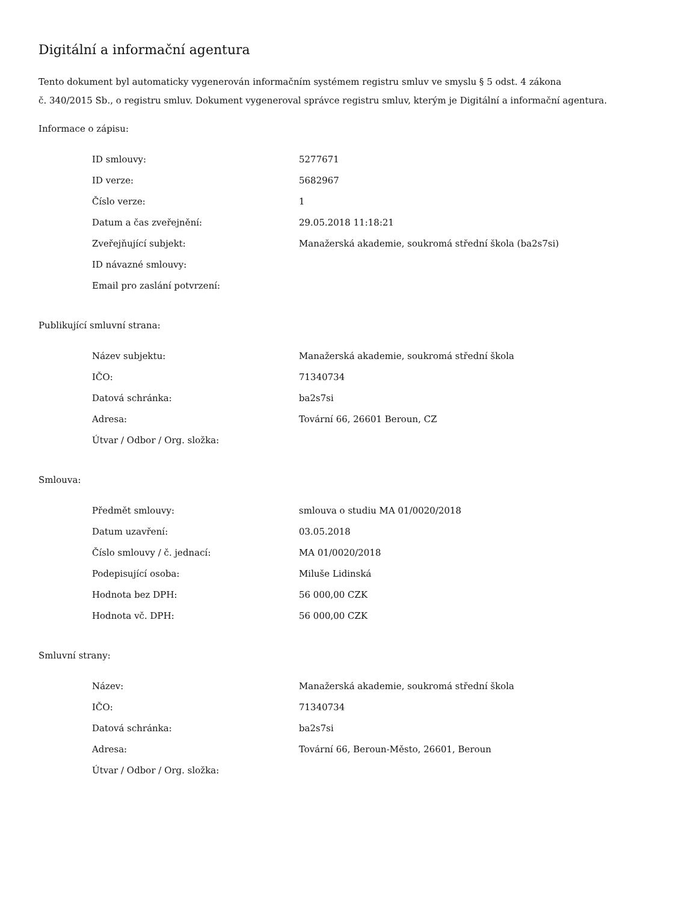Digitální a informační agentura
Tento dokument byl automaticky vygenerován informačním systémem registru smluv ve smyslu § 5 odst. 4 zákona
č. 340/2015 Sb., o registru smluv. Dokument vygeneroval správce registru smluv, kterým je Digitální a informační agentura.
Informace o zápisu:
| ID smlouvy: | 5277671 |
| ID verze: | 5682967 |
| Číslo verze: | 1 |
| Datum a čas zveřejnění: | 29.05.2018 11:18:21 |
| Zveřejňující subjekt: | Manažerská akademie, soukromá střední škola (ba2s7si) |
| ID návazné smlouvy: | |
| Email pro zaslání potvrzení: | |
Publikující smluvní strana:
| Název subjektu: | Manažerská akademie, soukromá střední škola |
| IČO: | 71340734 |
| Datová schránka: | ba2s7si |
| Adresa: | Tovární 66, 26601 Beroun, CZ |
| Útvar / Odbor / Org. složka: | |
Smlouva:
| Předmět smlouvy: | smlouva o studiu MA 01/0020/2018 |
| Datum uzavření: | 03.05.2018 |
| Číslo smlouvy / č. jednací: | MA 01/0020/2018 |
| Podepisující osoba: | Miluše Lidinská |
| Hodnota bez DPH: | 56 000,00 CZK |
| Hodnota vč. DPH: | 56 000,00 CZK |
Smluvní strany:
| Název: | Manažerská akademie, soukromá střední škola |
| IČO: | 71340734 |
| Datová schránka: | ba2s7si |
| Adresa: | Tovární 66, Beroun-Město, 26601, Beroun |
| Útvar / Odbor / Org. složka: | |